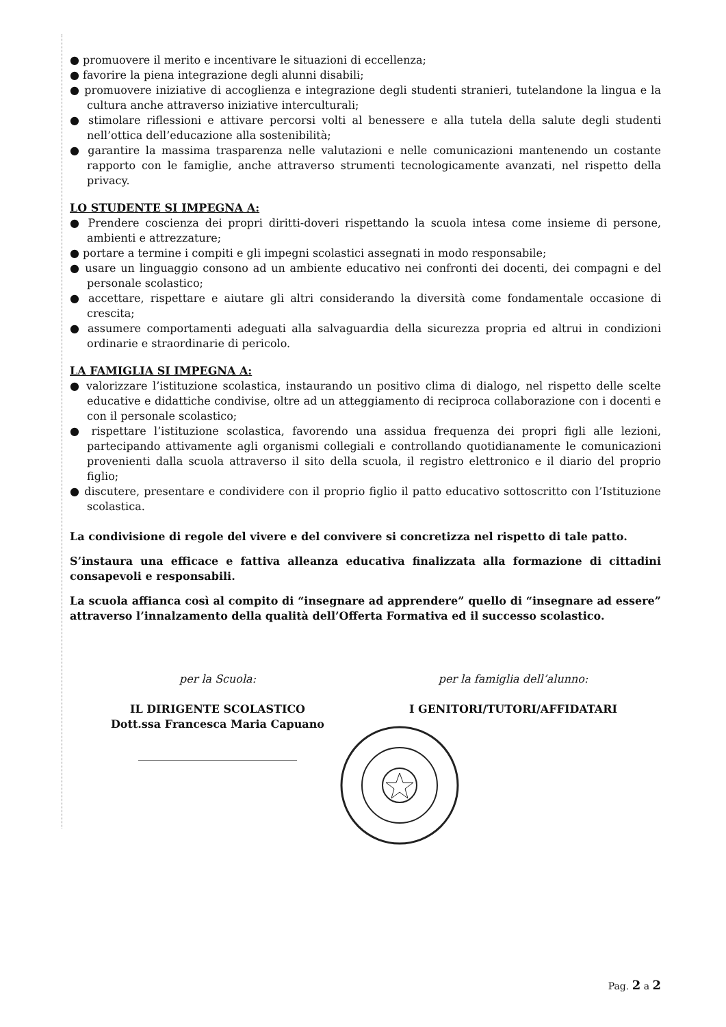● promuovere il merito e incentivare le situazioni di eccellenza;
● favorire la piena integrazione degli alunni disabili;
● promuovere iniziative di accoglienza e integrazione degli studenti stranieri, tutelandone la lingua e la cultura anche attraverso iniziative interculturali;
● stimolare riflessioni e attivare percorsi volti al benessere e alla tutela della salute degli studenti nell’ottica dell’educazione alla sostenibilità;
● garantire la massima trasparenza nelle valutazioni e nelle comunicazioni mantenendo un costante rapporto con le famiglie, anche attraverso strumenti tecnologicamente avanzati, nel rispetto della privacy.
LO STUDENTE SI IMPEGNA A:
● Prendere coscienza dei propri diritti-doveri rispettando la scuola intesa come insieme di persone, ambienti e attrezzature;
● portare a termine i compiti e gli impegni scolastici assegnati in modo responsabile;
● usare un linguaggio consono ad un ambiente educativo nei confronti dei docenti, dei compagni e del personale scolastico;
● accettare, rispettare e aiutare gli altri considerando la diversità come fondamentale occasione di crescita;
● assumere comportamenti adeguati alla salvaguardia della sicurezza propria ed altrui in condizioni ordinarie e straordinarie di pericolo.
LA FAMIGLIA SI IMPEGNA A:
● valorizzare l’istituzione scolastica, instaurando un positivo clima di dialogo, nel rispetto delle scelte educative e didattiche condivise, oltre ad un atteggiamento di reciproca collaborazione con i docenti e con il personale scolastico;
● rispettare l’istituzione scolastica, favorendo una assidua frequenza dei propri figli alle lezioni, partecipando attivamente agli organismi collegiali e controllando quotidianamente le comunicazioni provenienti dalla scuola attraverso il sito della scuola, il registro elettronico e il diario del proprio figlio;
● discutere, presentare e condividere con il proprio figlio il patto educativo sottoscritto con l’Istituzione scolastica.
La condivisione di regole del vivere e del convivere si concretizza nel rispetto di tale patto.
S’instaura una efficace e fattiva alleanza educativa finalizzata alla formazione di cittadini consapevoli e responsabili.
La scuola affianca così al compito di “insegnare ad apprendere” quello di “insegnare ad essere” attraverso l’innalzamento della qualità dell’Offerta Formativa ed il successo scolastico.
per la Scuola:
IL DIRIGENTE SCOLASTICO
Dott.ssa Francesca Maria Capuano
_____________________________
per la famiglia dell’alunno:
I GENITORI/TUTORI/AFFIDATARI
Pag. 2 a 2